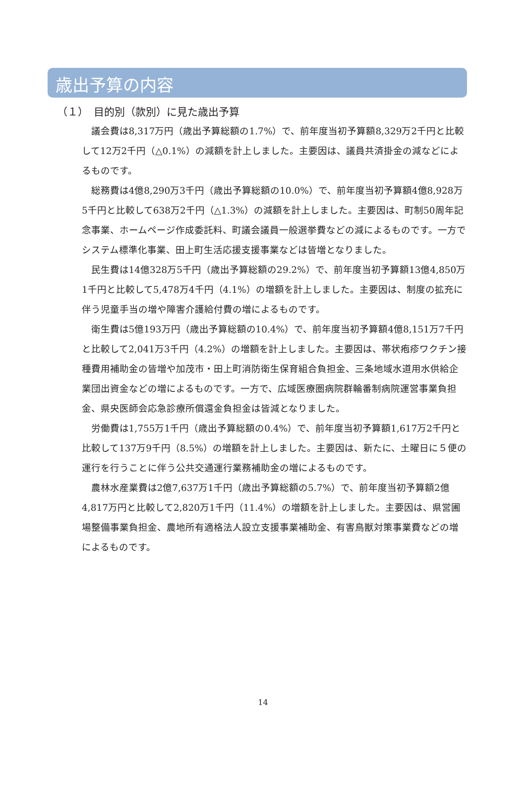歳出予算の内容
（１）　目的別（款別）に見た歳出予算
議会費は8,317万円（歳出予算総額の1.7%）で、前年度当初予算額8,329万2千円と比較して12万2千円（△0.1%）の減額を計上しました。主要因は、議員共済掛金の減などによるものです。
総務費は4億8,290万3千円（歳出予算総額の10.0%）で、前年度当初予算額4億8,928万5千円と比較して638万2千円（△1.3%）の減額を計上しました。主要因は、町制50周年記念事業、ホームページ作成委託料、町議会議員一般選挙費などの減によるものです。一方でシステム標準化事業、田上町生活応援支援事業などは皆増となりました。
民生費は14億328万5千円（歳出予算総額の29.2%）で、前年度当初予算額13億4,850万1千円と比較して5,478万4千円（4.1%）の増額を計上しました。主要因は、制度の拡充に伴う児童手当の増や障害介護給付費の増によるものです。
衛生費は5億193万円（歳出予算総額の10.4%）で、前年度当初予算額4億8,151万7千円と比較して2,041万3千円（4.2%）の増額を計上しました。主要因は、帯状疱疹ワクチン接種費用補助金の皆増や加茂市・田上町消防衛生保育組合負担金、三条地域水道用水供給企業団出資金などの増によるものです。一方で、広域医療圏病院群輪番制病院運営事業負担金、県央医師会応急診療所償還金負担金は皆減となりました。
労働費は1,755万1千円（歳出予算総額の0.4%）で、前年度当初予算額1,617万2千円と比較して137万9千円（8.5%）の増額を計上しました。主要因は、新たに、土曜日に５便の運行を行うことに伴う公共交通運行業務補助金の増によるものです。
農林水産業費は2億7,637万1千円（歳出予算総額の5.7%）で、前年度当初予算額2億4,817万円と比較して2,820万1千円（11.4%）の増額を計上しました。主要因は、県営圃場整備事業負担金、農地所有適格法人設立支援事業補助金、有害鳥獣対策事業費などの増によるものです。
14